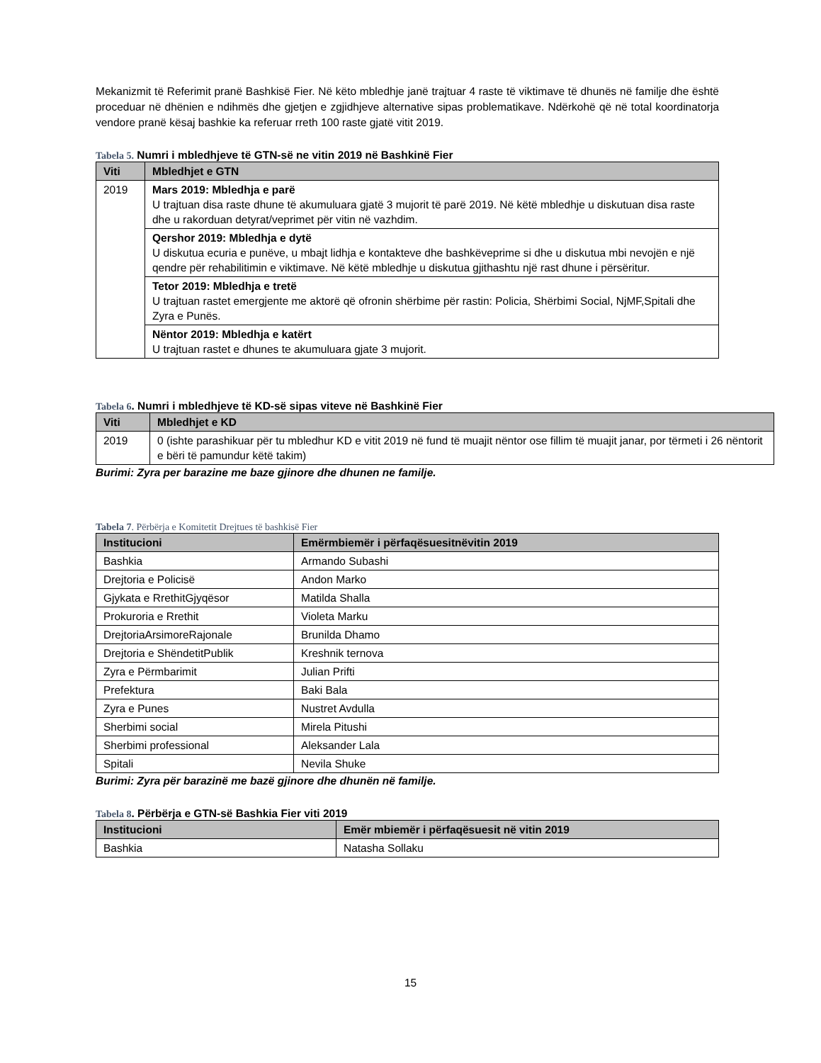Mekanizmit të Referimit pranë Bashkisë Fier. Në këto mbledhje janë trajtuar 4 raste të viktimave të dhunës në familje dhe është proceduar në dhënien e ndihmës dhe gjetjen e zgjidhjeve alternative sipas problematikave. Ndërkohë që në total koordinatorja vendore pranë kësaj bashkie ka referuar rreth 100 raste gjatë vitit 2019.
Tabela 5. Numri i mbledhjeve të GTN-së ne vitin 2019 në Bashkinë Fier
| Viti | Mbledhjet e GTN |
| --- | --- |
| 2019 | Mars 2019: Mbledhja e parë U trajtuan disa raste dhune të akumuluara gjatë 3 mujorit të parë 2019. Në këtë mbledhje u diskutuan disa raste dhe u rakorduan detyrat/veprimet për vitin në vazhdim. |
| | Qershor 2019: Mbledhja e dytë U diskutua ecuria e punëve, u mbajt lidhja e kontakteve dhe bashkëveprime si dhe u diskutua mbi nevojën e një qendre për rehabilitimin e viktimave. Në këtë mbledhje u diskutua gjithashtu një rast dhune i përsëritur. |
| | Tetor 2019: Mbledhja e tretë U trajtuan rastet emergjente me aktorë që ofronin shërbime për rastin: Policia, Shërbimi Social, NjMF,Spitali dhe Zyra e Punës. |
| | Nëntor 2019: Mbledhja e katërt U trajtuan rastet e dhunes te akumuluara gjate 3 mujorit. |
Tabela 6. Numri i mbledhjeve të KD-së sipas viteve në Bashkinë Fier
| Viti | Mbledhjet e KD |
| --- | --- |
| 2019 | 0 (ishte parashikuar për tu mbledhur KD e vitit 2019 në fund të muajit nëntor ose fillim të muajit janar, por tërmeti i 26 nëntorit e bëri të pamundur këtë takim) |
Burimi: Zyra per barazine me baze gjinore dhe dhunen ne familje.
Tabela 7. Përbërja e Komitetit Drejtues të bashkisë Fier
| Institucioni | Emërmbiemër i përfaqësuesitnëvitin 2019 |
| --- | --- |
| Bashkia | Armando Subashi |
| Drejtoria e Policisë | Andon Marko |
| Gjykata e RrethitGjyqësor | Matilda Shalla |
| Prokuroria e Rrethit | Violeta Marku |
| DrejtoriaArsimoreRajonale | Brunilda Dhamo |
| Drejtoria e ShëndetitPublik | Kreshnik ternova |
| Zyra e Përmbarimit | Julian Prifti |
| Prefektura | Baki Bala |
| Zyra e Punes | Nustret Avdulla |
| Sherbimi social | Mirela Pitushi |
| Sherbimi professional | Aleksander Lala |
| Spitali | Nevila Shuke |
Burimi: Zyra për barazinë me bazë gjinore dhe dhunën në familje.
Tabela 8. Përbërja e GTN-së Bashkia Fier viti 2019
| Institucioni | Emër mbiemër i përfaqësuesit në vitin 2019 |
| --- | --- |
| Bashkia | Natasha Sollaku |
15